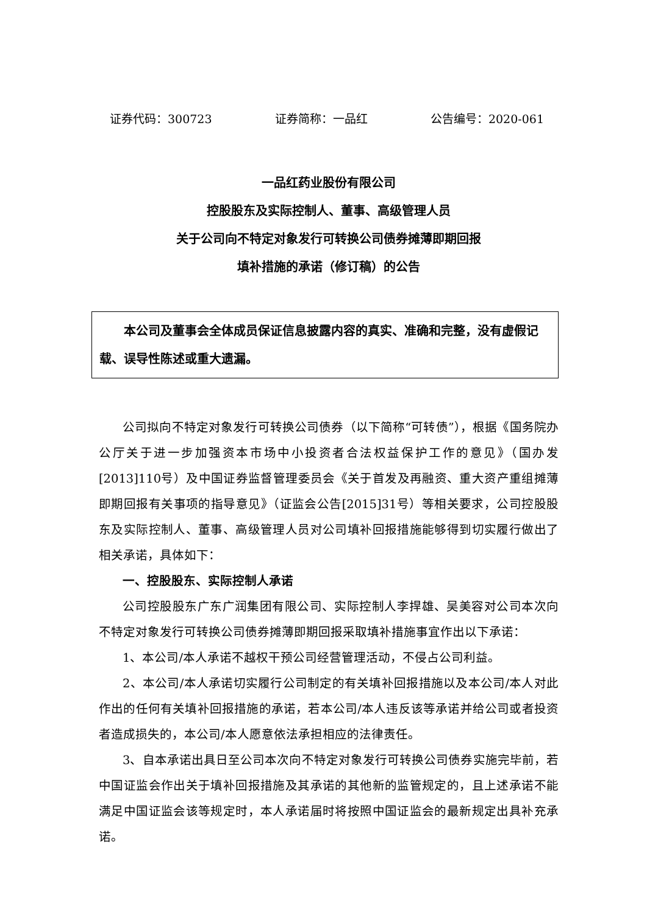证券代码：300723 证券简称：一品红 公告编号：2020-061
一品红药业股份有限公司
控股股东及实际控制人、董事、高级管理人员
关于公司向不特定对象发行可转换公司债券摊薄即期回报
填补措施的承诺（修订稿）的公告
本公司及董事会全体成员保证信息披露内容的真实、准确和完整，没有虚假记载、误导性陈述或重大遗漏。
公司拟向不特定对象发行可转换公司债券（以下简称“可转债”），根据《国务院办公厅关于进一步加强资本市场中小投资者合法权益保护工作的意见》（国办发[2013]110号）及中国证券监督管理委员会《关于首发及再融资、重大资产重组摊薄即期回报有关事项的指导意见》（证监会公告[2015]31号）等相关要求，公司控股股东及实际控制人、董事、高级管理人员对公司填补回报措施能够得到切实履行做出了相关承诺，具体如下：
一、控股股东、实际控制人承诺
公司控股股东广东广润集团有限公司、实际控制人李捍雄、吴美容对公司本次向不特定对象发行可转换公司债券摊薄即期回报采取填补措施事宜作出以下承诺：
1、本公司/本人承诺不越权干预公司经营管理活动，不侵占公司利益。
2、本公司/本人承诺切实履行公司制定的有关填补回报措施以及本公司/本人对此作出的任何有关填补回报措施的承诺，若本公司/本人违反该等承诺并给公司或者投资者造成损失的，本公司/本人愿意依法承担相应的法律责任。
3、自本承诺出具日至公司本次向不特定对象发行可转换公司债券实施完毕前，若中国证监会作出关于填补回报措施及其承诺的其他新的监管规定的，且上述承诺不能满足中国证监会该等规定时，本人承诺届时将按照中国证监会的最新规定出具补充承诺。